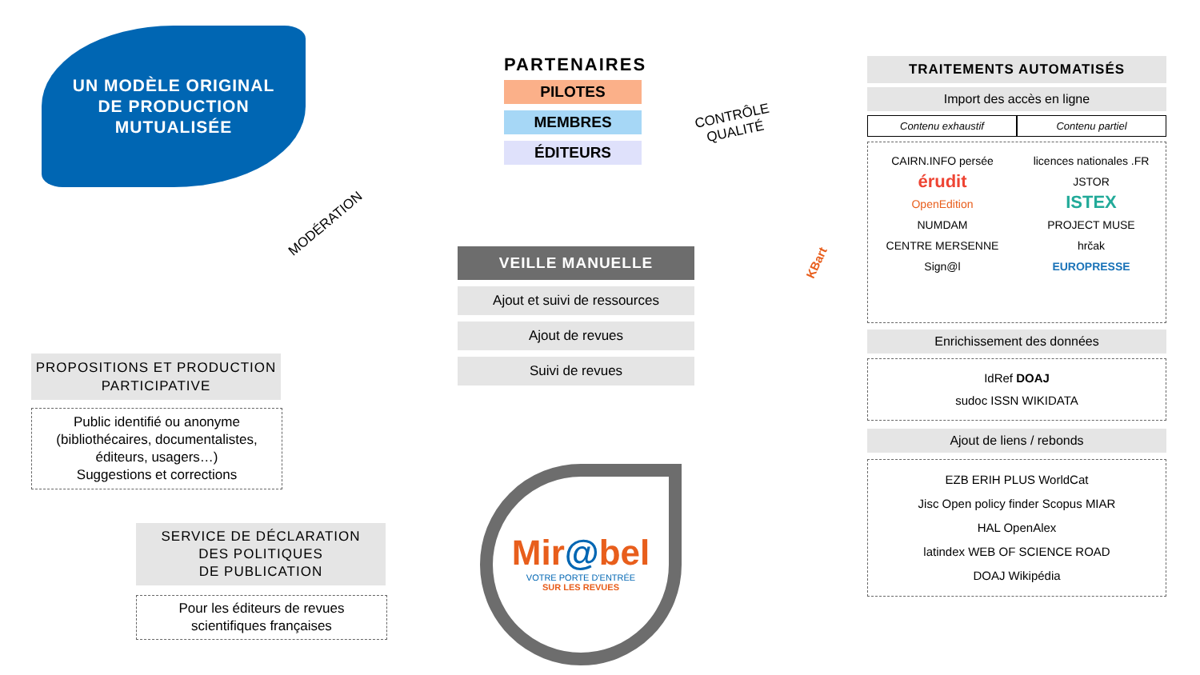UN MODÈLE ORIGINAL
DE PRODUCTION
MUTUALISÉE
PARTENAIRES
PILOTES
MEMBRES
ÉDITEURS
MODÉRATION
CONTRÔLE
QUALITÉ
KBart
VEILLE MANUELLE
Ajout et suivi de ressources
Ajout de revues
Suivi de revues
PROPOSITIONS ET PRODUCTION
PARTICIPATIVE
Public identifié ou anonyme
(bibliothécaires, documentalistes,
éditeurs, usagers…)
Suggestions et corrections
SERVICE DE DÉCLARATION
DES POLITIQUES
DE PUBLICATION
Pour les éditeurs de revues
scientifiques françaises
Mir@bel
VOTRE PORTE D'ENTRÉE
SUR LES REVUES
TRAITEMENTS AUTOMATISÉS
Import des accès en ligne
Contenu exhaustif Contenu partiel
CAIRN.INFO persée
érudit
OpenEdition
NUMDAM
CENTRE MERSENNE Sign@l
licences nationales .FR JSTOR
ISTEX
PROJECT MUSE
hrčak
EUROPRESSE
Enrichissement des données
IdRef DOAJ
sudoc ISSN WIKIDATA
Ajout de liens / rebonds
EZB ERIH PLUS WorldCat
Jisc Open policy finder Scopus MIAR
HAL OpenAlex
latindex WEB OF SCIENCE ROAD
DOAJ Wikipédia